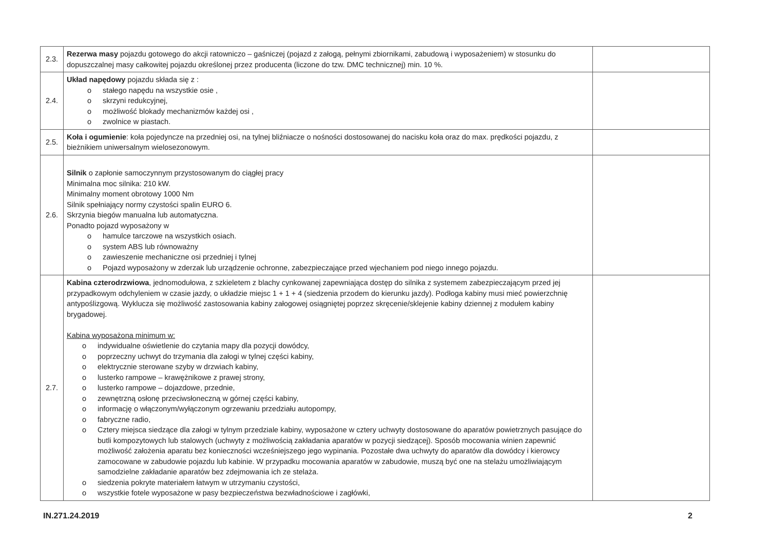| 2.3. | Rezerwa masy pojazdu gotowego do akcji ratowniczo – gaśniczej (pojazd z załogą, pełnymi zbiornikami, zabudową i wyposażeniem) w stosunku do dopuszczalnej masy całkowitej pojazdu określonej przez producenta (liczone do tzw. DMC technicznej) min. 10 %. | |
| 2.4. | Układ napędowy pojazdu składa się z : o stałego napędu na wszystkie osie , o skrzyni redukcyjnej, o możliwość blokady mechanizmów każdej osi , o zwolnice w piastach. | |
| 2.5. | Koła i ogumienie : koła pojedyncze na przedniej osi, na tylnej bliźniacze o nośności dostosowanej do nacisku koła oraz do max. prędkości pojazdu, z bieżnikiem uniwersalnym wielosezonowym. | |
| 2.6. | Silnik o zapłonie samoczynnym przystosowanym do ciągłej pracy Minimalna moc silnika: 210 kW. Minimalny moment obrotowy 1000 Nm Silnik spełniający normy czystości spalin EURO 6. Skrzynia biegów manualna lub automatyczna. Ponadto pojazd wyposażony w o hamulce tarczowe na wszystkich osiach. o system ABS lub równoważny o zawieszenie mechaniczne osi przedniej i tylnej o Pojazd wyposażony w zderzak lub urządzenie ochronne, zabezpieczające przed wjechaniem pod niego innego pojazdu. | |
| 2.7. | Kabina czterodrzwiowa , jednomodułowa, z szkieletem z blachy cynkowanej zapewniająca dostęp do silnika z systemem zabezpieczającym przed jej przypadkowym odchyleniem w czasie jazdy, o układzie miejsc 1 + 1 + 4 (siedzenia przodem do kierunku jazdy). Podłoga kabiny musi mieć powierzchnię antypoślizgową. Wyklucza się możliwość zastosowania kabiny załogowej osiągniętej poprzez skręcenie/sklejenie kabiny dziennej z modułem kabiny brygadowej. Kabina wyposażona minimum w: o indywidualne oświetlenie do czytania mapy dla pozycji dowódcy, o poprzeczny uchwyt do trzymania dla załogi w tylnej części kabiny, o elektrycznie sterowane szyby w drzwiach kabiny, o lusterko rampowe – krawężnikowe z prawej strony, o lusterko rampowe – dojazdowe, przednie, o zewnętrzną osłonę przeciwsłoneczną w górnej części kabiny, o informację o włączonym/wyłączonym ogrzewaniu przedziału autopompy, o fabryczne radio, o Cztery miejsca siedzące dla załogi w tylnym przedziale kabiny, wyposażone w cztery uchwyty dostosowane do aparatów powietrznych pasujące do butli kompozytowych lub stalowych (uchwyty z możliwością zakładania aparatów w pozycji siedzącej). Sposób mocowania winien zapewnić możliwość założenia aparatu bez konieczności wcześniejszego jego wypinania. Pozostałe dwa uchwyty do aparatów dla dowódcy i kierowcy zamocowane w zabudowie pojazdu lub kabinie. W przypadku mocowania aparatów w zabudowie, muszą być one na stelażu umożliwiającym samodzielne zakładanie aparatów bez zdejmowania ich ze stelaża. o siedzenia pokryte materiałem łatwym w utrzymaniu czystości, o wszystkie fotele wyposażone w pasy bezpieczeństwa bezwładnościowe i zagłówki, | |
IN.271.24.2019 2